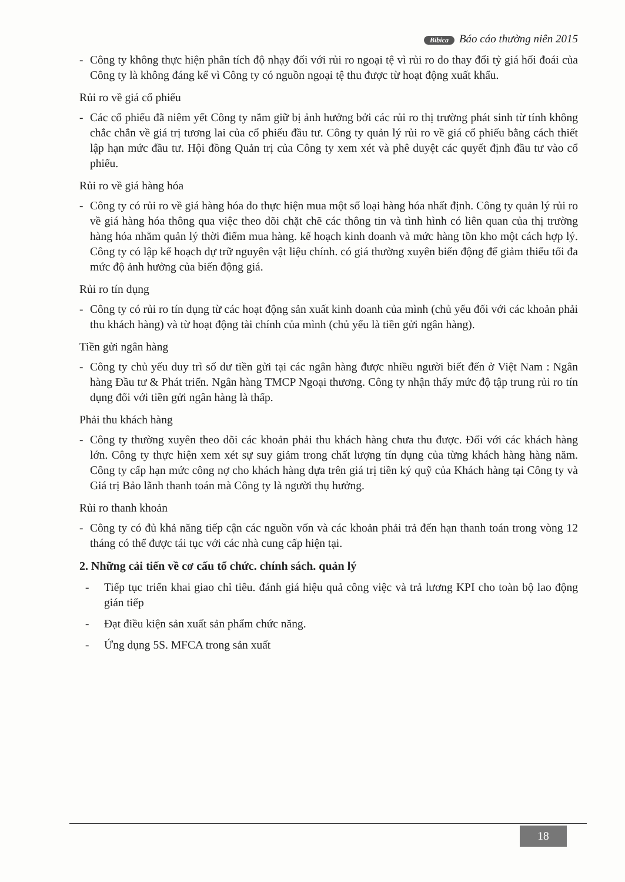Bibica Báo cáo thường niên 2015
- Công ty không thực hiện phân tích độ nhạy đối với rủi ro ngoại tệ vì rủi ro do thay đổi tỷ giá hối đoái của Công ty là không đáng kể vì Công ty có nguồn ngoại tệ thu được từ hoạt động xuất khẩu.
Rủi ro về giá cổ phiếu
- Các cổ phiếu đã niêm yết Công ty nắm giữ bị ảnh hưởng bởi các rủi ro thị trường phát sinh từ tính không chắc chắn về giá trị tương lai của cổ phiếu đầu tư. Công ty quản lý rủi ro về giá cổ phiếu bằng cách thiết lập hạn mức đầu tư. Hội đồng Quản trị của Công ty xem xét và phê duyệt các quyết định đầu tư vào cổ phiếu.
Rủi ro về giá hàng hóa
- Công ty có rủi ro về giá hàng hóa do thực hiện mua một số loại hàng hóa nhất định. Công ty quản lý rủi ro về giá hàng hóa thông qua việc theo dõi chặt chẽ các thông tin và tình hình có liên quan của thị trường hàng hóa nhằm quản lý thời điểm mua hàng. kế hoạch kinh doanh và mức hàng tồn kho một cách hợp lý. Công ty có lập kế hoạch dự trữ nguyên vật liệu chính. có giá thường xuyên biến động để giảm thiểu tối đa mức độ ảnh hưởng của biến động giá.
Rủi ro tín dụng
- Công ty có rủi ro tín dụng từ các hoạt động sản xuất kinh doanh của mình (chủ yếu đối với các khoản phải thu khách hàng) và từ hoạt động tài chính của mình (chủ yếu là tiền gửi ngân hàng).
Tiền gửi ngân hàng
- Công ty chủ yếu duy trì số dư tiền gửi tại các ngân hàng được nhiều người biết đến ở Việt Nam : Ngân hàng Đầu tư & Phát triển. Ngân hàng TMCP Ngoại thương. Công ty nhận thấy mức độ tập trung rủi ro tín dụng đối với tiền gửi ngân hàng là thấp.
Phải thu khách hàng
- Công ty thường xuyên theo dõi các khoản phải thu khách hàng chưa thu được. Đối với các khách hàng lớn. Công ty thực hiện xem xét sự suy giảm trong chất lượng tín dụng của từng khách hàng hàng năm. Công ty cấp hạn mức công nợ cho khách hàng dựa trên giá trị tiền ký quỹ của Khách hàng tại Công ty và Giá trị Bảo lãnh thanh toán mà Công ty là người thụ hưởng.
Rủi ro thanh khoản
- Công ty có đủ khả năng tiếp cận các nguồn vốn và các khoản phải trả đến hạn thanh toán trong vòng 12 tháng có thể được tái tục với các nhà cung cấp hiện tại.
2. Những cải tiến về cơ cấu tổ chức. chính sách. quản lý
- Tiếp tục triển khai giao chỉ tiêu. đánh giá hiệu quả công việc và trả lương KPI cho toàn bộ lao động gián tiếp
- Đạt điều kiện sản xuất sản phẩm chức năng.
- Ứng dụng 5S. MFCA trong sản xuất
18